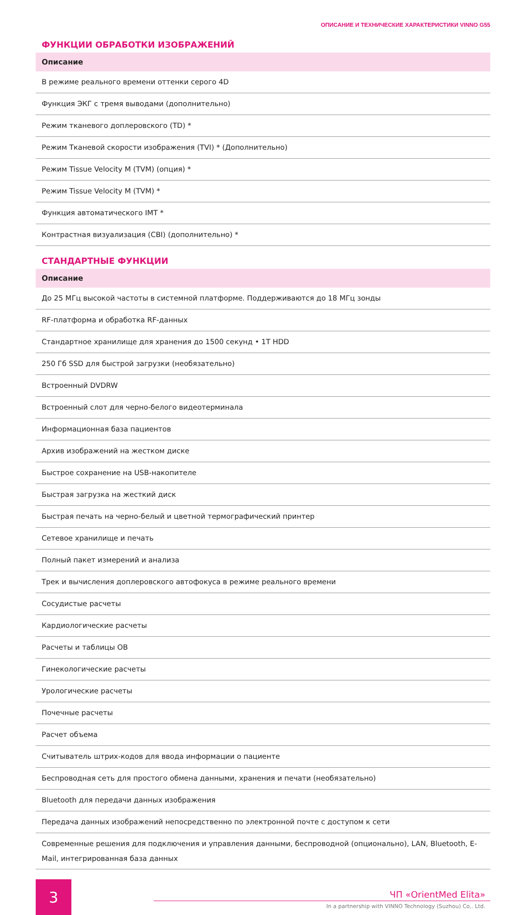ОПИСАНИЕ И ТЕХНИЧЕСКИЕ ХАРАКТЕРИСТИКИ VINNO G55
ФУНКЦИИ ОБРАБОТКИ ИЗОБРАЖЕНИЙ
| Описание |
| --- |
| В режиме реального времени оттенки серого 4D |
| Функция ЭКГ с тремя выводами (дополнительно) |
| Режим тканевого доплеровского (TD) * |
| Режим Тканевой скорости изображения (TVI) * (Дополнительно) |
| Режим Tissue Velocity M (TVM) (опция) * |
| Режим Tissue Velocity M (TVM) * |
| Функция автоматического IMT * |
| Контрастная визуализация (CBI) (дополнительно) * |
СТАНДАРТНЫЕ ФУНКЦИИ
| Описание |
| --- |
| До 25 МГц высокой частоты в системной платформе. Поддерживаются до 18 МГц зонды |
| RF-платформа и обработка RF-данных |
| Стандартное хранилище для хранения до 1500 секунд • 1T HDD |
| 250 Гб SSD для быстрой загрузки (необязательно) |
| Встроенный DVDRW |
| Встроенный слот для черно-белого видеотерминала |
| Информационная база пациентов |
| Архив изображений на жестком диске |
| Быстрое сохранение на USB-накопителе |
| Быстрая загрузка на жесткий диск |
| Быстрая печать на черно-белый и цветной термографический принтер |
| Сетевое хранилище и печать |
| Полный пакет измерений и анализа |
| Трек и вычисления доплеровского автофокуса в режиме реального времени |
| Сосудистые расчеты |
| Кардиологические расчеты |
| Расчеты и таблицы OB |
| Гинекологические расчеты |
| Урологические расчеты |
| Почечные расчеты |
| Расчет объема |
| Считыватель штрих-кодов для ввода информации о пациенте |
| Беспроводная сеть для простого обмена данными, хранения и печати (необязательно) |
| Bluetooth для передачи данных изображения |
| Передача данных изображений непосредственно по электронной почте с доступом к сети |
| Современные решения для подключения и управления данными, беспроводной (опционально), LAN, Bluetooth, E-Mail, интегрированная база данных |
3
ЧП «OrientMed Elita»
In a partnership with VINNO Technology (Suzhou) Co,. Ltd.